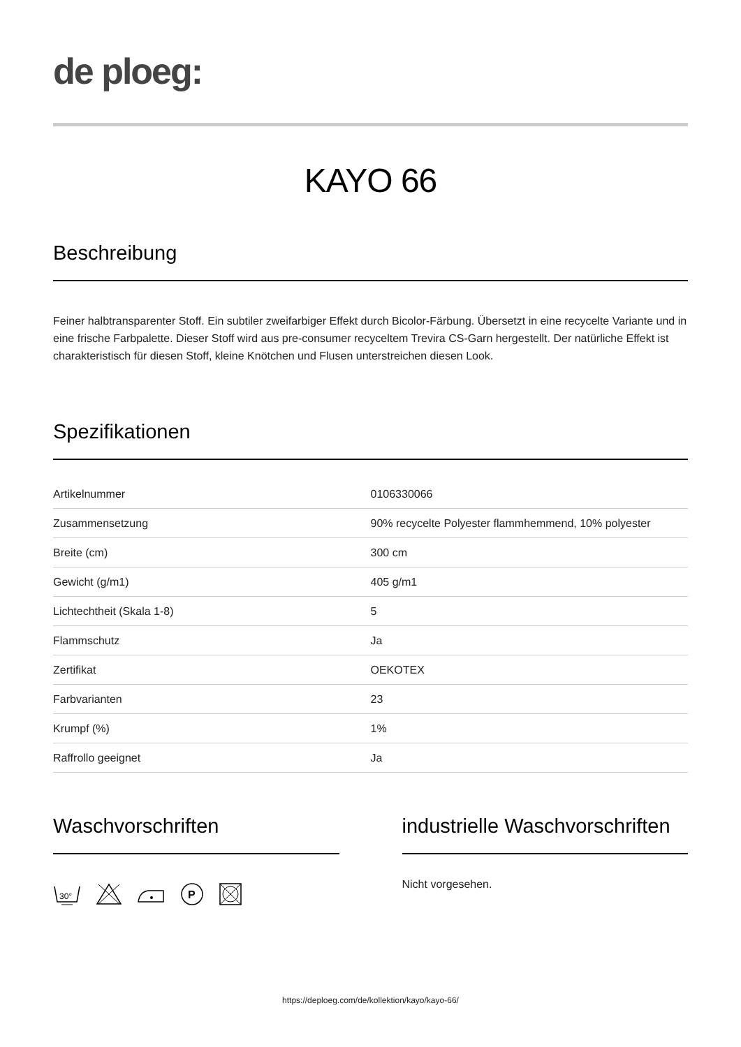de ploeg:
KAYO 66
Beschreibung
Feiner halbtransparenter Stoff. Ein subtiler zweifarbiger Effekt durch Bicolor-Färbung. Übersetzt in eine recycelte Variante und in eine frische Farbpalette. Dieser Stoff wird aus pre-consumer recyceltem Trevira CS-Garn hergestellt. Der natürliche Effekt ist charakteristisch für diesen Stoff, kleine Knötchen und Flusen unterstreichen diesen Look.
Spezifikationen
| Artikelnummer | 0106330066 |
| Zusammensetzung | 90% recycelte Polyester flammhemmend, 10% polyester |
| Breite (cm) | 300 cm |
| Gewicht (g/m1) | 405 g/m1 |
| Lichtechtheit (Skala 1-8) | 5 |
| Flammschutz | Ja |
| Zertifikat | OEKOTEX |
| Farbvarianten | 23 |
| Krumpf (%) | 1% |
| Raffrollo geeignet | Ja |
Waschvorschriften
30°
P
industrielle Waschvorschriften
Nicht vorgesehen.
https://deploeg.com/de/kollektion/kayo/kayo-66/